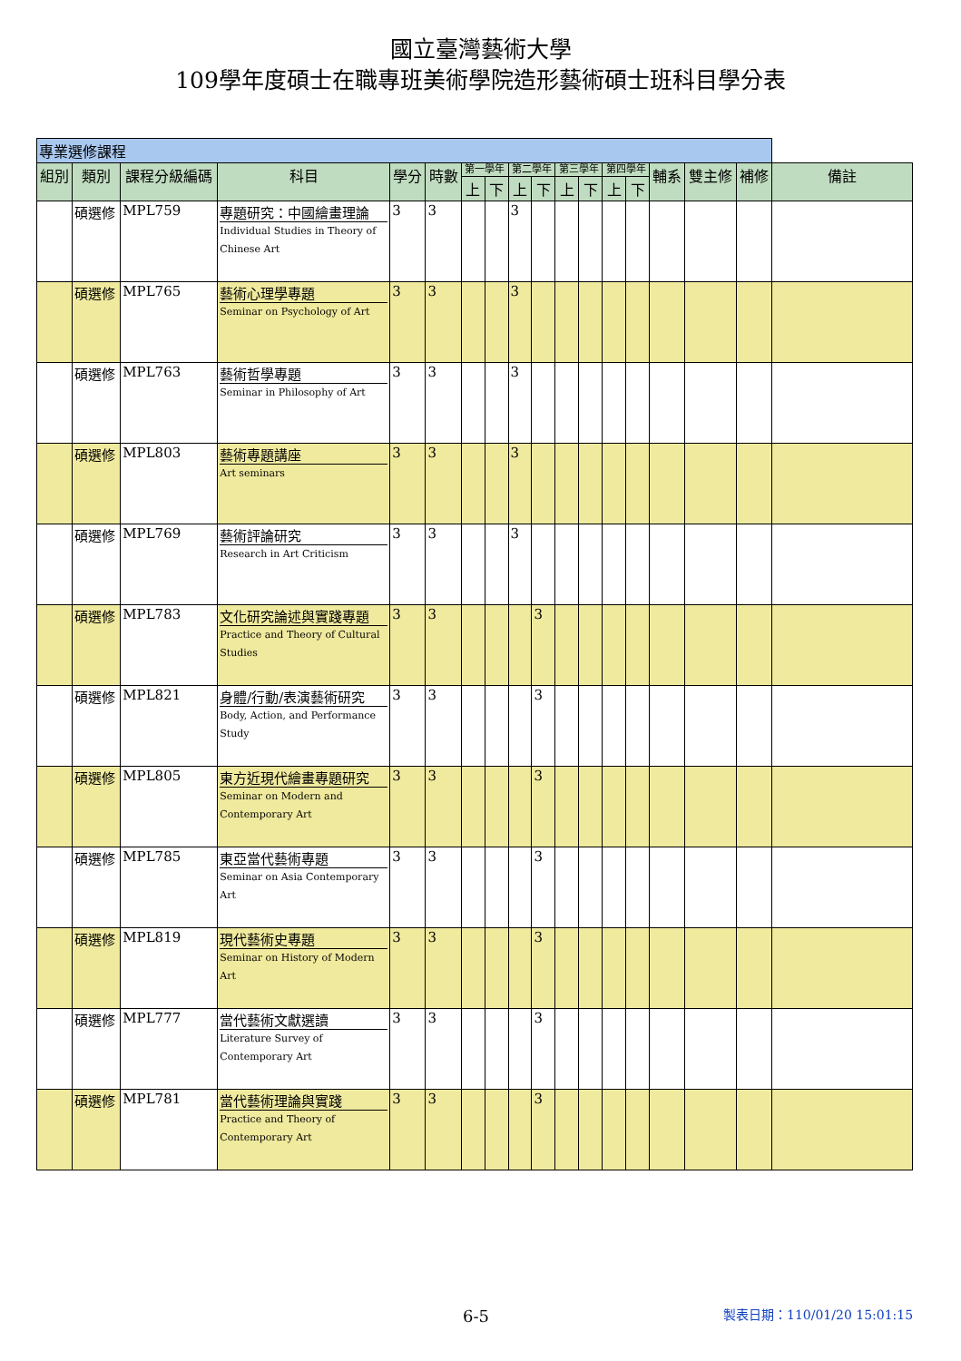國立臺灣藝術大學
109學年度碩士在職專班美術學院造形藝術碩士班科目學分表
| 專業選修課程 | | | | | | | | | | | | | | | | | |
| --- | --- | --- | --- | --- | --- | --- | --- | --- | --- | --- | --- | --- | --- | --- | --- | --- | --- |
| 組別 | 類別 | 課程分級編碼 | 科目 | 學分 | 時數 | 第一學年 | | 第二學年 | | 第三學年 | | 第四學年 | | 輔系 | 雙主修 | 補修 | 備註 |
| | | | | | | 上 | 下 | 上 | 下 | 上 | 下 | 上 | 下 | | | | |
| | 碩選修 | MPL759 | 專題研究：中國繪畫理論 Individual Studies in Theory of Chinese Art | 3 | 3 | | | 3 | | | | | | | | | |
| | 碩選修 | MPL765 | 藝術心理學專題 Seminar on Psychology of Art | 3 | 3 | | | 3 | | | | | | | | | |
| | 碩選修 | MPL763 | 藝術哲學專題 Seminar in Philosophy of Art | 3 | 3 | | | 3 | | | | | | | | | |
| | 碩選修 | MPL803 | 藝術專題講座 Art seminars | 3 | 3 | | | 3 | | | | | | | | | |
| | 碩選修 | MPL769 | 藝術評論研究 Research in Art Criticism | 3 | 3 | | | 3 | | | | | | | | | |
| | 碩選修 | MPL783 | 文化研究論述與實踐專題 Practice and Theory of Cultural Studies | 3 | 3 | | | | 3 | | | | | | | | |
| | 碩選修 | MPL821 | 身體/行動/表演藝術研究 Body, Action, and Performance Study | 3 | 3 | | | | 3 | | | | | | | | |
| | 碩選修 | MPL805 | 東方近現代繪畫專題研究 Seminar on Modern and Contemporary Art | 3 | 3 | | | | 3 | | | | | | | | |
| | 碩選修 | MPL785 | 東亞當代藝術專題 Seminar on Asia Contemporary Art | 3 | 3 | | | | 3 | | | | | | | | |
| | 碩選修 | MPL819 | 現代藝術史專題 Seminar on History of Modern Art | 3 | 3 | | | | 3 | | | | | | | | |
| | 碩選修 | MPL777 | 當代藝術文獻選讀 Literature Survey of Contemporary Art | 3 | 3 | | | | 3 | | | | | | | | |
| | 碩選修 | MPL781 | 當代藝術理論與實踐 Practice and Theory of Contemporary Art | 3 | 3 | | | | 3 | | | | | | | | |
6-5 製表日期：110/01/20 15:01:15